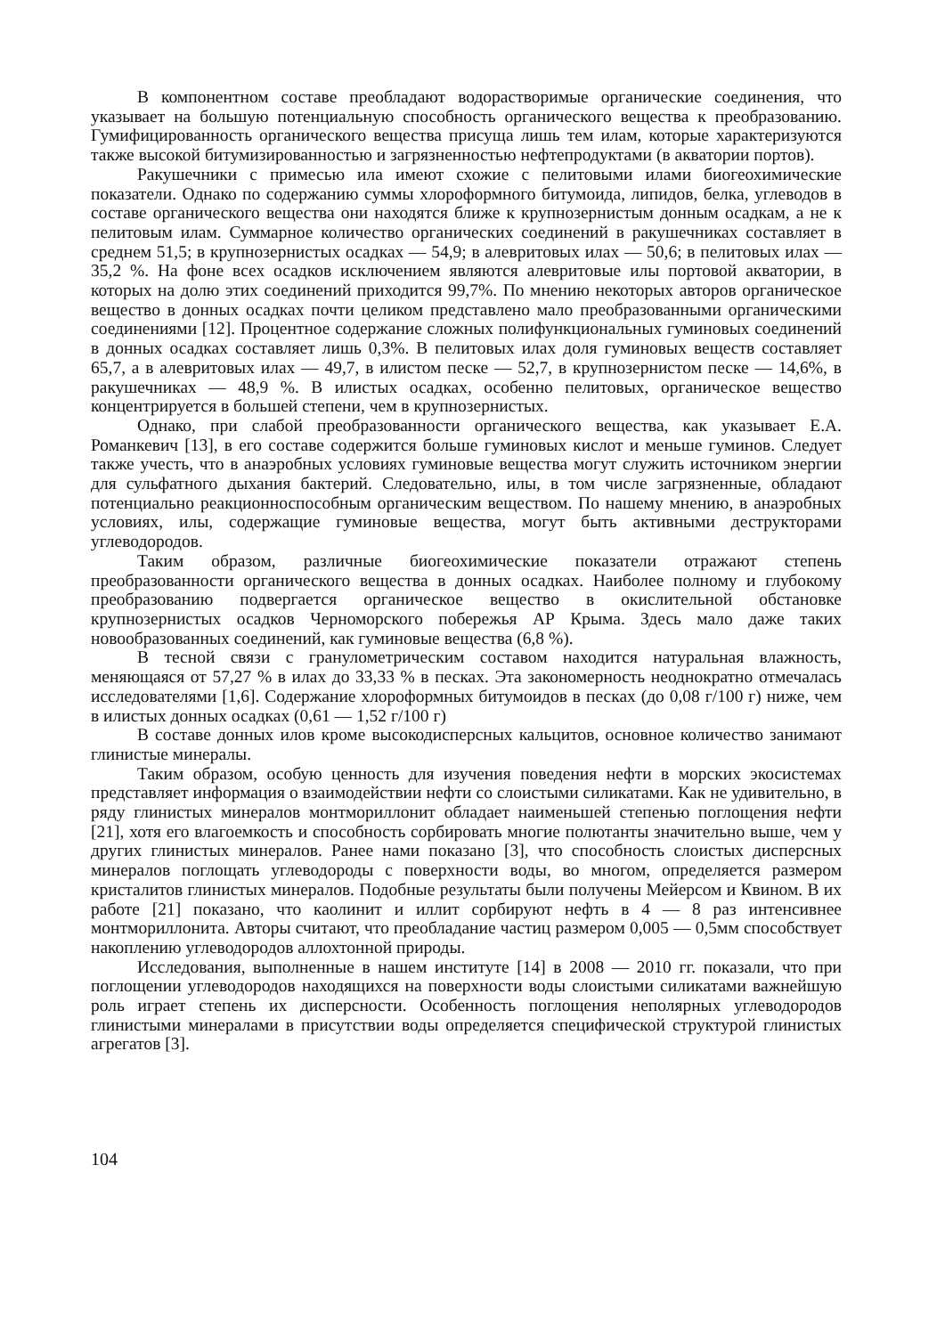В компонентном составе преобладают водорастворимые органические соединения, что указывает на большую потенциальную способность органического вещества к преобразованию. Гумифицированность органического вещества присуща лишь тем илам, которые характеризуются также высокой битумизированностью и загрязненностью нефтепродуктами (в акватории портов).
Ракушечники с примесью ила имеют схожие с пелитовыми илами биогеохимические показатели. Однако по содержанию суммы хлороформного битумоида, липидов, белка, углеводов в составе органического вещества они находятся ближе к крупнозернистым донным осадкам, а не к пелитовым илам. Суммарное количество органических соединений в ракушечниках составляет в среднем 51,5; в крупнозернистых осадках — 54,9; в алевритовых илах — 50,6; в пелитовых илах — 35,2 %. На фоне всех осадков исключением являются алевритовые илы портовой акватории, в которых на долю этих соединений приходится 99,7%. По мнению некоторых авторов органическое вещество в донных осадках почти целиком представлено мало преобразованными органическими соединениями [12]. Процентное содержание сложных полифункциональных гуминовых соединений в донных осадках составляет лишь 0,3%. В пелитовых илах доля гуминовых веществ составляет 65,7, а в алевритовых илах — 49,7, в илистом песке — 52,7, в крупнозернистом песке — 14,6%, в ракушечниках — 48,9 %. В илистых осадках, особенно пелитовых, органическое вещество концентрируется в большей степени, чем в крупнозернистых.
Однако, при слабой преобразованности органического вещества, как указывает Е.А. Романкевич [13], в его составе содержится больше гуминовых кислот и меньше гуминов. Следует также учесть, что в анаэробных условиях гуминовые вещества могут служить источником энергии для сульфатного дыхания бактерий. Следовательно, илы, в том числе загрязненные, обладают потенциально реакционноспособным органическим веществом. По нашему мнению, в анаэробных условиях, илы, содержащие гуминовые вещества, могут быть активными деструкторами углеводородов.
Таким образом, различные биогеохимические показатели отражают степень преобразованности органического вещества в донных осадках. Наиболее полному и глубокому преобразованию подвергается органическое вещество в окислительной обстановке крупнозернистых осадков Черноморского побережья АР Крыма. Здесь мало даже таких новообразованных соединений, как гуминовые вещества (6,8 %).
В тесной связи с гранулометрическим составом находится натуральная влажность, меняющаяся от 57,27 % в илах до 33,33 % в песках. Эта закономерность неоднократно отмечалась исследователями [1,6]. Содержание хлороформных битумоидов в песках (до 0,08 г/100 г) ниже, чем в илистых донных осадках (0,61 — 1,52 г/100 г)
В составе донных илов кроме высокодисперсных кальцитов, основное количество занимают глинистые минералы.
Таким образом, особую ценность для изучения поведения нефти в морских экосистемах представляет информация о взаимодействии нефти со слоистыми силикатами. Как не удивительно, в ряду глинистых минералов монтмориллонит обладает наименьшей степенью поглощения нефти [21], хотя его влагоемкость и способность сорбировать многие полютанты значительно выше, чем у других глинистых минералов. Ранее нами показано [3], что способность слоистых дисперсных минералов поглощать углеводороды с поверхности воды, во многом, определяется размером кристалитов глинистых минералов. Подобные результаты были получены Мейерсом и Квином. В их работе [21] показано, что каолинит и иллит сорбируют нефть в 4 — 8 раз интенсивнее монтмориллонита. Авторы считают, что преобладание частиц размером 0,005 — 0,5мм способствует накоплению углеводородов аллохтонной природы.
Исследования, выполненные в нашем институте [14] в 2008 — 2010 гг. показали, что при поглощении углеводородов находящихся на поверхности воды слоистыми силикатами важнейшую роль играет степень их дисперсности. Особенность поглощения неполярных углеводородов глинистыми минералами в присутствии воды определяется специфической структурой глинистых агрегатов [3].
104